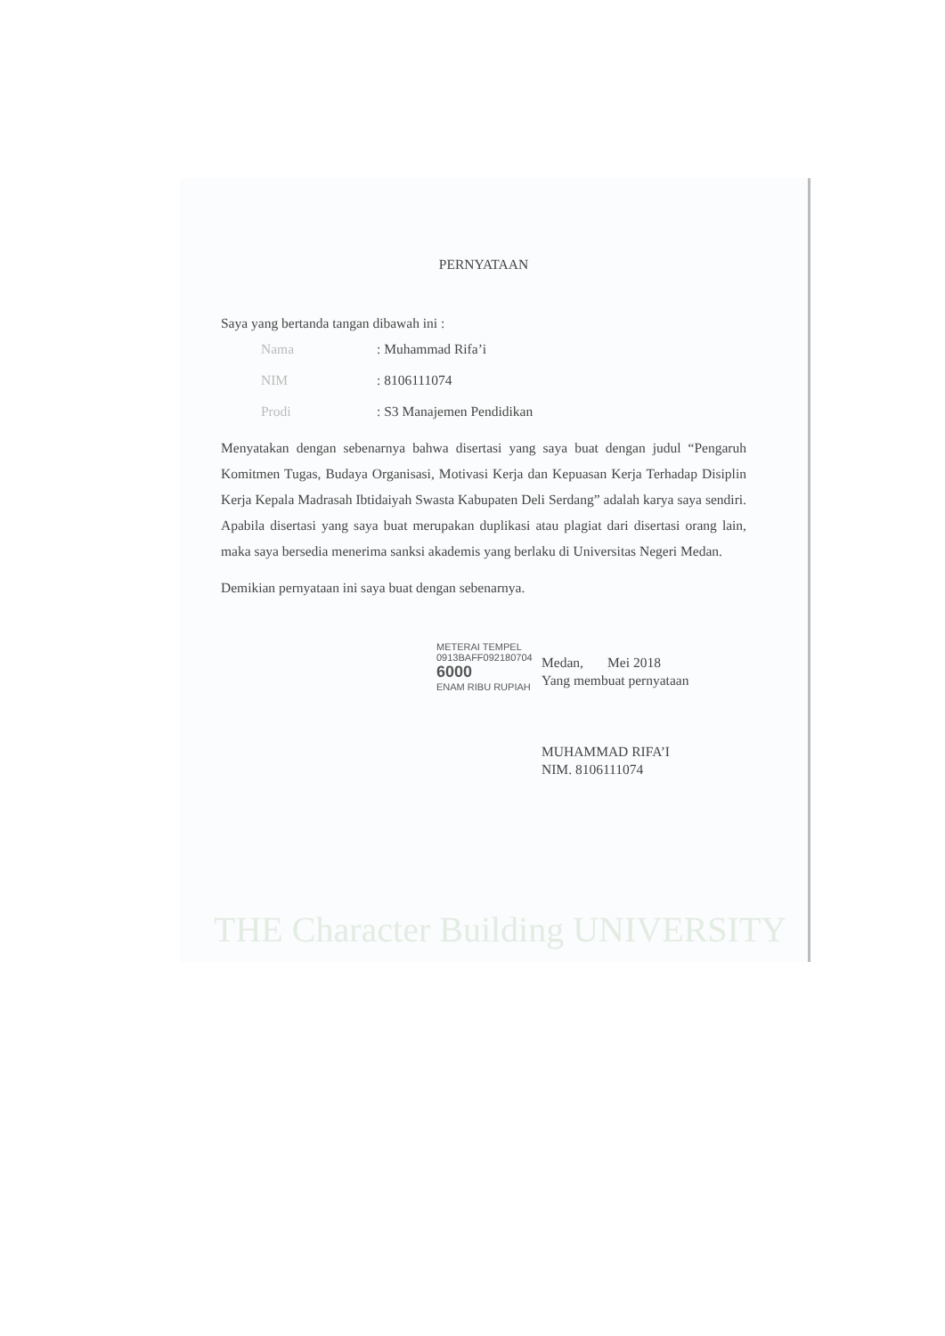PERNYATAAN
Saya yang bertanda tangan dibawah ini :
Nama: Muhammad Rifa’i
NIM: 8106111074
Prodi: S3 Manajemen Pendidikan
Menyatakan dengan sebenarnya bahwa disertasi yang saya buat dengan judul “Pengaruh Komitmen Tugas, Budaya Organisasi, Motivasi Kerja dan Kepuasan Kerja Terhadap Disiplin Kerja Kepala Madrasah Ibtidaiyah Swasta Kabupaten Deli Serdang” adalah karya saya sendiri. Apabila disertasi yang saya buat merupakan duplikasi atau plagiat dari disertasi orang lain, maka saya bersedia menerima sanksi akademis yang berlaku di Universitas Negeri Medan.
Demikian pernyataan ini saya buat dengan sebenarnya.
Medan, Mei 2018
Yang membuat pernyataan
MUHAMMAD RIFA’I
NIM. 8106111074
METERAI TEMPEL
0913BAFF092180704
6000
ENAM RIBU RUPIAH
THE Character Building UNIVERSITY